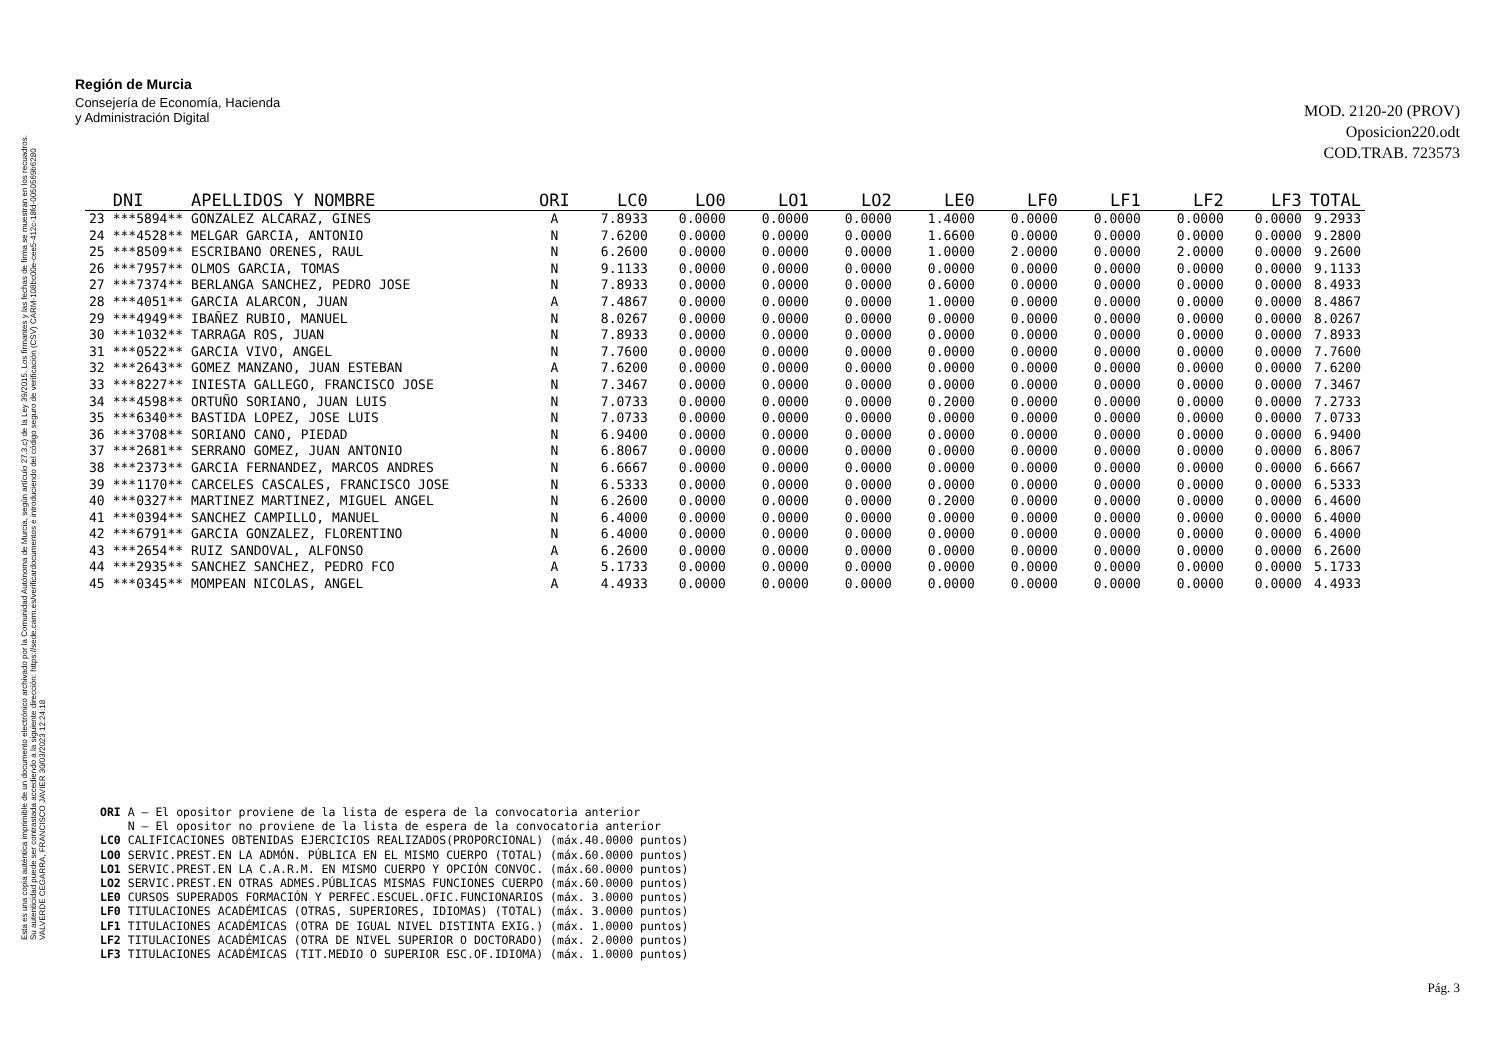Esta es una copia auténtica imprimible de un documento electrónico archivado por la Comunidad Autónoma de Murcia, según artículo 27.3.c) de la Ley 39/2015. Los firmantes y las fechas de firma se muestran en los recuadros.
Su autenticidad puede ser contrastada accediendo a la siguiente dirección: https://sede.carm.es/verificardocumentos e introduciendo del código seguro de verificación (CSV) CARM-108bc00e-cee5-412c-18fd-0050569b6280
VALVERDE CEGARRA, FRANCISCO JAVIER 30/03/2023 12:24:18
Región de Murcia
Consejería de Economía, Hacienda
y Administración Digital
MOD. 2120-20 (PROV)
Oposicion220.odt
COD.TRAB. 723573
| | DNI | APELLIDOS Y NOMBRE | ORI | LC0 | LO0 | LO1 | LO2 | LE0 | LF0 | LF1 | LF2 | LF3 | TOTAL |
| --- | --- | --- | --- | --- | --- | --- | --- | --- | --- | --- | --- | --- | --- |
| 23 | ***5894** | GONZALEZ ALCARAZ, GINES | A | 7.8933 | 0.0000 | 0.0000 | 0.0000 | 1.4000 | 0.0000 | 0.0000 | 0.0000 | 0.0000 | 9.2933 |
| 24 | ***4528** | MELGAR GARCIA, ANTONIO | N | 7.6200 | 0.0000 | 0.0000 | 0.0000 | 1.6600 | 0.0000 | 0.0000 | 0.0000 | 0.0000 | 9.2800 |
| 25 | ***8509** | ESCRIBANO ORENES, RAUL | N | 6.2600 | 0.0000 | 0.0000 | 0.0000 | 1.0000 | 2.0000 | 0.0000 | 2.0000 | 0.0000 | 9.2600 |
| 26 | ***7957** | OLMOS GARCIA, TOMAS | N | 9.1133 | 0.0000 | 0.0000 | 0.0000 | 0.0000 | 0.0000 | 0.0000 | 0.0000 | 0.0000 | 9.1133 |
| 27 | ***7374** | BERLANGA SANCHEZ, PEDRO JOSE | N | 7.8933 | 0.0000 | 0.0000 | 0.0000 | 0.6000 | 0.0000 | 0.0000 | 0.0000 | 0.0000 | 8.4933 |
| 28 | ***4051** | GARCIA ALARCON, JUAN | A | 7.4867 | 0.0000 | 0.0000 | 0.0000 | 1.0000 | 0.0000 | 0.0000 | 0.0000 | 0.0000 | 8.4867 |
| 29 | ***4949** | IBAÑEZ RUBIO, MANUEL | N | 8.0267 | 0.0000 | 0.0000 | 0.0000 | 0.0000 | 0.0000 | 0.0000 | 0.0000 | 0.0000 | 8.0267 |
| 30 | ***1032** | TARRAGA ROS, JUAN | N | 7.8933 | 0.0000 | 0.0000 | 0.0000 | 0.0000 | 0.0000 | 0.0000 | 0.0000 | 0.0000 | 7.8933 |
| 31 | ***0522** | GARCIA VIVO, ANGEL | N | 7.7600 | 0.0000 | 0.0000 | 0.0000 | 0.0000 | 0.0000 | 0.0000 | 0.0000 | 0.0000 | 7.7600 |
| 32 | ***2643** | GOMEZ MANZANO, JUAN ESTEBAN | A | 7.6200 | 0.0000 | 0.0000 | 0.0000 | 0.0000 | 0.0000 | 0.0000 | 0.0000 | 0.0000 | 7.6200 |
| 33 | ***8227** | INIESTA GALLEGO, FRANCISCO JOSE | N | 7.3467 | 0.0000 | 0.0000 | 0.0000 | 0.0000 | 0.0000 | 0.0000 | 0.0000 | 0.0000 | 7.3467 |
| 34 | ***4598** | ORTUÑO SORIANO, JUAN LUIS | N | 7.0733 | 0.0000 | 0.0000 | 0.0000 | 0.2000 | 0.0000 | 0.0000 | 0.0000 | 0.0000 | 7.2733 |
| 35 | ***6340** | BASTIDA LOPEZ, JOSE LUIS | N | 7.0733 | 0.0000 | 0.0000 | 0.0000 | 0.0000 | 0.0000 | 0.0000 | 0.0000 | 0.0000 | 7.0733 |
| 36 | ***3708** | SORIANO CANO, PIEDAD | N | 6.9400 | 0.0000 | 0.0000 | 0.0000 | 0.0000 | 0.0000 | 0.0000 | 0.0000 | 0.0000 | 6.9400 |
| 37 | ***2681** | SERRANO GOMEZ, JUAN ANTONIO | N | 6.8067 | 0.0000 | 0.0000 | 0.0000 | 0.0000 | 0.0000 | 0.0000 | 0.0000 | 0.0000 | 6.8067 |
| 38 | ***2373** | GARCIA FERNANDEZ, MARCOS ANDRES | N | 6.6667 | 0.0000 | 0.0000 | 0.0000 | 0.0000 | 0.0000 | 0.0000 | 0.0000 | 0.0000 | 6.6667 |
| 39 | ***1170** | CARCELES CASCALES, FRANCISCO JOSE | N | 6.5333 | 0.0000 | 0.0000 | 0.0000 | 0.0000 | 0.0000 | 0.0000 | 0.0000 | 0.0000 | 6.5333 |
| 40 | ***0327** | MARTINEZ MARTINEZ, MIGUEL ANGEL | N | 6.2600 | 0.0000 | 0.0000 | 0.0000 | 0.2000 | 0.0000 | 0.0000 | 0.0000 | 0.0000 | 6.4600 |
| 41 | ***0394** | SANCHEZ CAMPILLO, MANUEL | N | 6.4000 | 0.0000 | 0.0000 | 0.0000 | 0.0000 | 0.0000 | 0.0000 | 0.0000 | 0.0000 | 6.4000 |
| 42 | ***6791** | GARCIA GONZALEZ, FLORENTINO | N | 6.4000 | 0.0000 | 0.0000 | 0.0000 | 0.0000 | 0.0000 | 0.0000 | 0.0000 | 0.0000 | 6.4000 |
| 43 | ***2654** | RUIZ SANDOVAL, ALFONSO | A | 6.2600 | 0.0000 | 0.0000 | 0.0000 | 0.0000 | 0.0000 | 0.0000 | 0.0000 | 0.0000 | 6.2600 |
| 44 | ***2935** | SANCHEZ SANCHEZ, PEDRO FCO | A | 5.1733 | 0.0000 | 0.0000 | 0.0000 | 0.0000 | 0.0000 | 0.0000 | 0.0000 | 0.0000 | 5.1733 |
| 45 | ***0345** | MOMPEAN NICOLAS, ANGEL | A | 4.4933 | 0.0000 | 0.0000 | 0.0000 | 0.0000 | 0.0000 | 0.0000 | 0.0000 | 0.0000 | 4.4933 |
ORI A – El opositor proviene de la lista de espera de la convocatoria anterior N – El opositor no proviene de la lista de espera de la convocatoria anterior LC0 CALIFICACIONES OBTENIDAS EJERCICIOS REALIZADOS(PROPORCIONAL) (máx.40.0000 puntos) LO0 SERVIC.PREST.EN LA ADMÓN. PÚBLICA EN EL MISMO CUERPO (TOTAL) (máx.60.0000 puntos) LO1 SERVIC.PREST.EN LA C.A.R.M. EN MISMO CUERPO Y OPCIÓN CONVOC. (máx.60.0000 puntos) LO2 SERVIC.PREST.EN OTRAS ADMES.PÚBLICAS MISMAS FUNCIONES CUERPO (máx.60.0000 puntos) LE0 CURSOS SUPERADOS FORMACIÓN Y PERFEC.ESCUEL.OFIC.FUNCIONARIOS (máx. 3.0000 puntos) LF0 TITULACIONES ACADÉMICAS (OTRAS, SUPERIORES, IDIOMAS) (TOTAL) (máx. 3.0000 puntos) LF1 TITULACIONES ACADÉMICAS (OTRA DE IGUAL NIVEL DISTINTA EXIG.) (máx. 1.0000 puntos) LF2 TITULACIONES ACADÉMICAS (OTRA DE NIVEL SUPERIOR O DOCTORADO) (máx. 2.0000 puntos) LF3 TITULACIONES ACADÉMICAS (TIT.MEDIO O SUPERIOR ESC.OF.IDIOMA) (máx. 1.0000 puntos)
Pág. 3